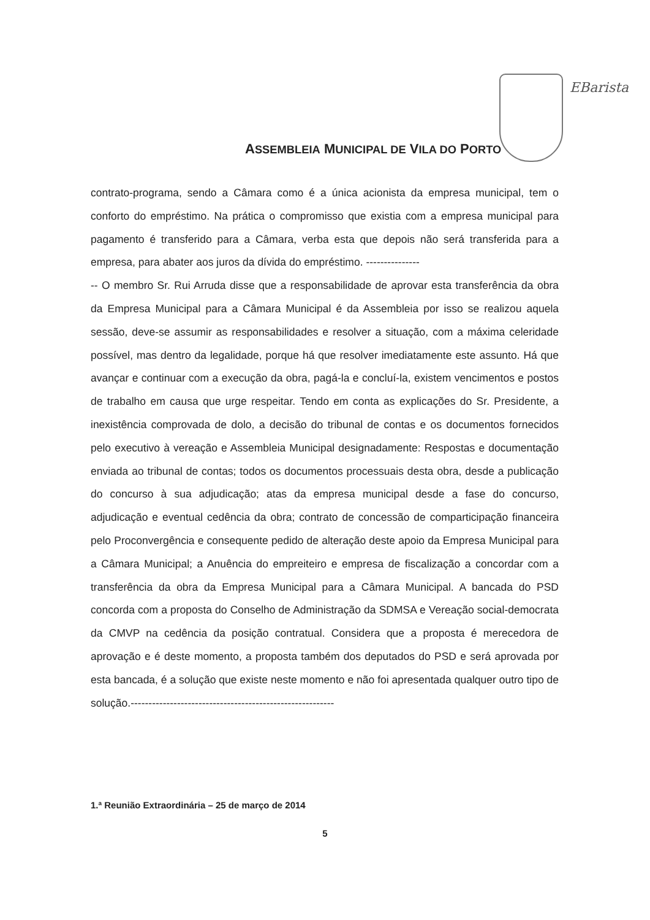ASSEMBLEIA MUNICIPAL DE VILA DO PORTO
EBarista
contrato-programa, sendo a Câmara como é a única acionista da empresa municipal, tem o conforto do empréstimo. Na prática o compromisso que existia com a empresa municipal para pagamento é transferido para a Câmara, verba esta que depois não será transferida para a empresa, para abater aos juros da dívida do empréstimo. ---------------
-- O membro Sr. Rui Arruda disse que a responsabilidade de aprovar esta transferência da obra da Empresa Municipal para a Câmara Municipal é da Assembleia por isso se realizou aquela sessão, deve-se assumir as responsabilidades e resolver a situação, com a máxima celeridade possível, mas dentro da legalidade, porque há que resolver imediatamente este assunto. Há que avançar e continuar com a execução da obra, pagá-la e concluí-la, existem vencimentos e postos de trabalho em causa que urge respeitar. Tendo em conta as explicações do Sr. Presidente, a inexistência comprovada de dolo, a decisão do tribunal de contas e os documentos fornecidos pelo executivo à vereação e Assembleia Municipal designadamente: Respostas e documentação enviada ao tribunal de contas; todos os documentos processuais desta obra, desde a publicação do concurso à sua adjudicação; atas da empresa municipal desde a fase do concurso, adjudicação e eventual cedência da obra; contrato de concessão de comparticipação financeira pelo Proconvergência e consequente pedido de alteração deste apoio da Empresa Municipal para a Câmara Municipal; a Anuência do empreiteiro e empresa de fiscalização a concordar com a transferência da obra da Empresa Municipal para a Câmara Municipal. A bancada do PSD concorda com a proposta do Conselho de Administração da SDMSA e Vereação social-democrata da CMVP na cedência da posição contratual. Considera que a proposta é merecedora de aprovação e é deste momento, a proposta também dos deputados do PSD e será aprovada por esta bancada, é a solução que existe neste momento e não foi apresentada qualquer outro tipo de solução.---------------------------------------------------------
1.ª Reunião Extraordinária – 25 de março de 2014
5